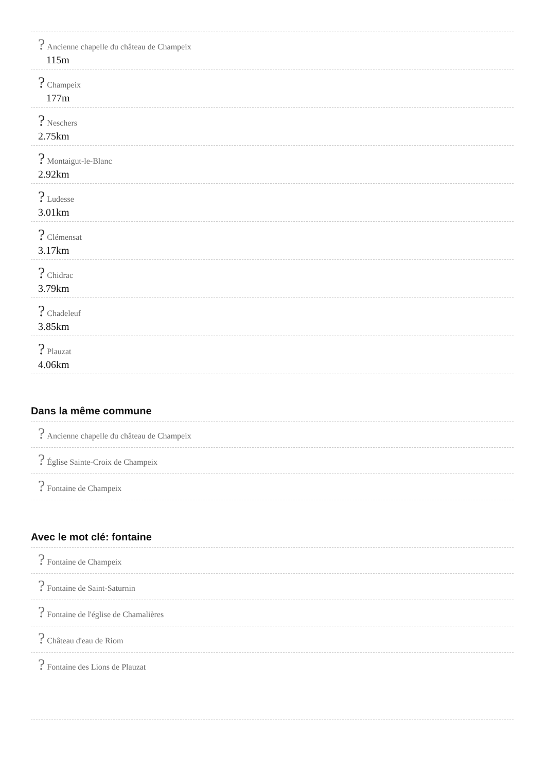? Ancienne chapelle du château de Champeix
115m
? Champeix
177m
? Neschers
2.75km
? Montaigut-le-Blanc
2.92km
? Ludesse
3.01km
? Clémensat
3.17km
? Chidrac
3.79km
? Chadeleuf
3.85km
? Plauzat
4.06km
Dans la même commune
? Ancienne chapelle du château de Champeix
? Église Sainte-Croix de Champeix
? Fontaine de Champeix
Avec le mot clé: fontaine
? Fontaine de Champeix
? Fontaine de Saint-Saturnin
? Fontaine de l'église de Chamalières
? Château d'eau de Riom
? Fontaine des Lions de Plauzat